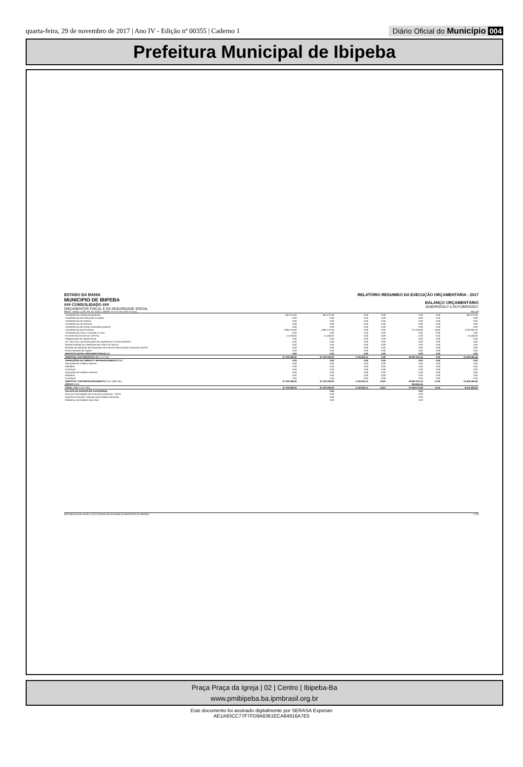quarta-feira, 29 de novembro de 2017 | Ano IV - Edição nº 00355 | Caderno 1
Diário Oficial do Município 004
Prefeitura Municipal de Ibipeba
ESTADO DA BAHIA
MUNICIPIO DE IBIPEBA
### CONSOLIDADO ###
ORÇAMENTOS FISCAL E DA SEGURIDADE SOCIAL
RELATÓRIO RESUMIDO DA EXECUÇÃO ORÇAMENTÁRIA : 2017
BALANÇO ORÇAMENTÁRIO
JANEIRO/2017 A OUTUBRO/2017
RREO - Anexo 1 (LRF, Art. 52, inciso I, alineas "a" e "b" do inciso II e §1o) R$ 1,00
| Transferências Intergovernamentais | 697.572,00 | 697.572,00 | 0,00 | 0,00 | 0,00 | 0,00 | 697.572,00 |
| Transferências de Instituições Privadas | 0,00 | 0,00 | 0,00 | 0,00 | 0,00 | 0,00 | 0,00 |
| Transferências do Exterior | 0,00 | 0,00 | 0,00 | 0,00 | 0,00 | 0,00 | 0,00 |
| Transferências de Pessoas | 0,00 | 0,00 | 0,00 | 0,00 | 0,00 | 0,00 | 0,00 |
| Transferências de Outras Instituições públicas | 0,00 | 0,00 | 0,00 | 0,00 | 0,00 | 0,00 | 0,00 |
| Transferências de Convênios | 1.894.170,00 | 1.894.170,00 | 0,00 | 0,00 | 371.165,80 | 19,60 | 1.523.004,20 |
| Transferências Para o Combate a Fome | 0,00 | 0,00 | 0,00 | 0,00 | 0,00 | 0,00 | 0,00 |
| OUTRAS RECEITAS DE CAPITAL | 51.500,00 | 51.500,00 | 0,00 | 0,00 | 0,00 | 0,00 | 51.500,00 |
| Integralização do Capital Social | 0,00 | 0,00 | 0,00 | 0,00 | 0,00 | 0,00 | 0,00 |
| Dív. Ativa Prov. da Amortização de Empréstimos e Financiamentos | 0,00 | 0,00 | 0,00 | 0,00 | 0,00 | 0,00 | 0,00 |
| Receita Auferida por Detentores de Títulos do Tesouro | 0,00 | 0,00 | 0,00 | 0,00 | 0,00 | 0,00 | 0,00 |
| Receitas de Alienação de Certificados de Potencial Adicional de Construção-CEPAC | 0,00 | 0,00 | 0,00 | 0,00 | 0,00 | 0,00 | 0,00 |
| Outras Receitas de Capital | 0,00 | 0,00 | 0,00 | 0,00 | 0,00 | 0,00 | 0,00 |
| RECEITAS (INTRA-ORÇAMENTÁRIAS) ( II ) | 0,00 | 0,00 | 0,00 | 0,00 | 0,00 | 0,00 | 0,00 |
| SUBTOTAL DAS RECEITAS ( III ) = ( I + II ) | 37.100.496,00 | 37.100.496,00 | 5.123.224,11 | 0,00 | 26.697.911,52 | 0,00 | 10.402.584,48 |
| OPERAÇÕES DE CRÉDITO / REFINANCIAMENTO ( IV ) | 0,00 | 0,00 | 0,00 | 0,00 | 0,00 | 0,00 | 0,00 |
| Operações de Créditos Internas | 0,00 | 0,00 | 0,00 | 0,00 | 0,00 | 0,00 | 0,00 |
| Mobiliaria | 0,00 | 0,00 | 0,00 | 0,00 | 0,00 | 0,00 | 0,00 |
| Contratual | 0,00 | 0,00 | 0,00 | 0,00 | 0,00 | 0,00 | 0,00 |
| Operações de Créditos Externas | 0,00 | 0,00 | 0,00 | 0,00 | 0,00 | 0,00 | 0,00 |
| Mobiliaria | 0,00 | 0,00 | 0,00 | 0,00 | 0,00 | 0,00 | 0,00 |
| Contratual | 0,00 | 0,00 | 0,00 | 0,00 | 0,00 | 0,00 | 0,00 |
| SUBTOTAL COM REFINANCIAMENTO ( V ) = ( III + IV ) | 37.100.496,00 | 37.100.496,00 | 5.123.224,11 | 13,81 | 26.697.911,52 | 71,96 | 10.402.584,48 |
| DÉFICIT ( VI ) | | | | | 950.661,56 | | |
| TOTAL ( VII ) = ( V + VI ) | 37.100.496,00 | 37.100.496,00 | 5.123.224,11 | 13,81 | 27.648.573,08 | 74,52 | 9.451.922,92 |
| SALDOS DE EXERCÍCIOS ANTERIORES | | 0,00 | | | 0,00 | | |
| Recursos Arrecadados em Exercícios Anteriores - RPPS | | 0,00 | | | 0,00 | | |
| Superávit Financeiro Utilizado para Créditos Adicionais | | 0,00 | | | 0,00 | | |
| Reabertura de Créditos Adicionais | | 0,00 | | | 0,00 | | |
[2912400:GovNet versão:171127] Sistema de Informação do MUNICIPIO DE IBIPEBA # 2/3
Praça Praça da Igreja | 02 | Centro | Ibipeba-Ba
www.pmibipeba.ba.ipmbrasil.org.br
Este documento foi assinado digitalmente por SERASA Experian
AE1A93CC77F7FD9A6361ECA84916A7E5